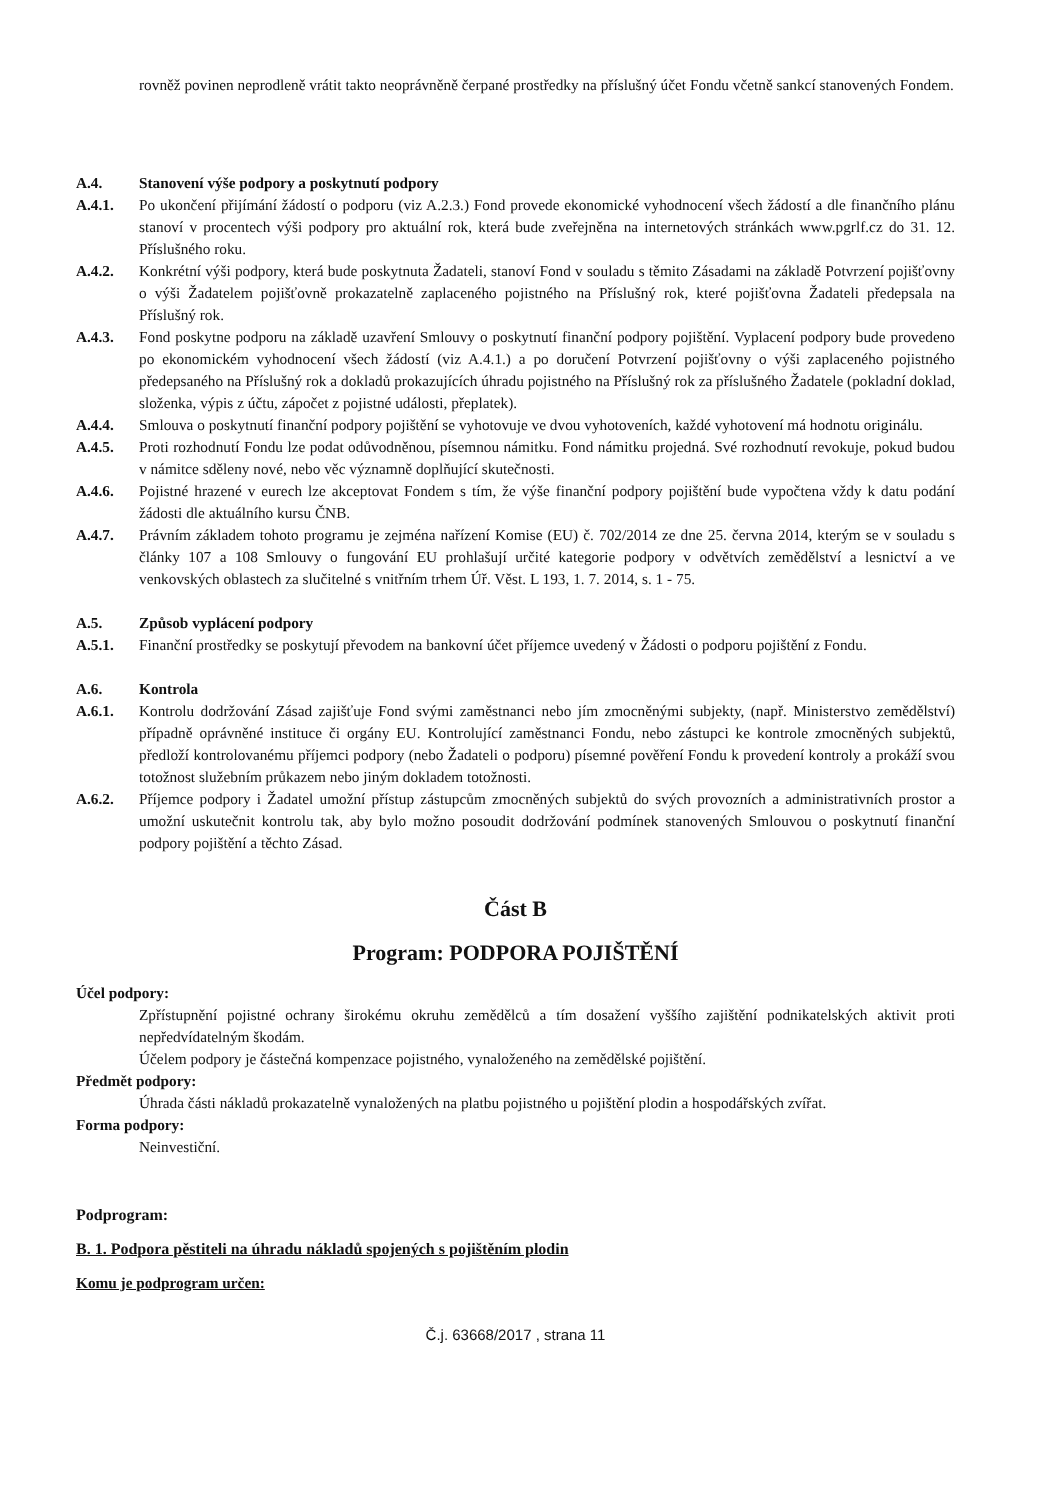rovněž povinen neprodleně vrátit takto neoprávněně čerpané prostředky na příslušný účet Fondu včetně sankcí stanovených Fondem.
A.4. Stanovení výše podpory a poskytnutí podpory
A.4.1. Po ukončení přijímání žádostí o podporu (viz A.2.3.) Fond provede ekonomické vyhodnocení všech žádostí a dle finančního plánu stanoví v procentech výši podpory pro aktuální rok, která bude zveřejněna na internetových stránkách www.pgrlf.cz do 31. 12. Příslušného roku.
A.4.2. Konkrétní výši podpory, která bude poskytnuta Žadateli, stanoví Fond v souladu s těmito Zásadami na základě Potvrzení pojišťovny o výši Žadatelem pojišťovně prokazatelně zaplaceného pojistného na Příslušný rok, které pojišťovna Žadateli předepsala na Příslušný rok.
A.4.3. Fond poskytne podporu na základě uzavření Smlouvy o poskytnutí finanční podpory pojištění. Vyplacení podpory bude provedeno po ekonomickém vyhodnocení všech žádostí (viz A.4.1.) a po doručení Potvrzení pojišťovny o výši zaplaceného pojistného předepsaného na Příslušný rok a dokladů prokazujících úhradu pojistného na Příslušný rok za příslušného Žadatele (pokladní doklad, složenka, výpis z účtu, zápočet z pojistné události, přeplatek).
A.4.4. Smlouva o poskytnutí finanční podpory pojištění se vyhotovuje ve dvou vyhotoveních, každé vyhotovení má hodnotu originálu.
A.4.5. Proti rozhodnutí Fondu lze podat odůvodněnou, písemnou námitku. Fond námitku projedná. Své rozhodnutí revokuje, pokud budou v námitce sděleny nové, nebo věc významně doplňující skutečnosti.
A.4.6. Pojistné hrazené v eurech lze akceptovat Fondem s tím, že výše finanční podpory pojištění bude vypočtena vždy k datu podání žádosti dle aktuálního kursu ČNB.
A.4.7. Právním základem tohoto programu je zejména nařízení Komise (EU) č. 702/2014 ze dne 25. června 2014, kterým se v souladu s články 107 a 108 Smlouvy o fungování EU prohlašují určité kategorie podpory v odvětvích zemědělství a lesnictví a ve venkovských oblastech za slučitelné s vnitřním trhem Úř. Věst. L 193, 1. 7. 2014, s. 1 - 75.
A.5. Způsob vyplácení podpory
A.5.1. Finanční prostředky se poskytují převodem na bankovní účet příjemce uvedený v Žádosti o podporu pojištění z Fondu.
A.6. Kontrola
A.6.1. Kontrolu dodržování Zásad zajišťuje Fond svými zaměstnanci nebo jím zmocněnými subjekty, (např. Ministerstvo zemědělství) případně oprávněné instituce či orgány EU. Kontrolující zaměstnanci Fondu, nebo zástupci ke kontrole zmocněných subjektů, předloží kontrolovanému příjemci podpory (nebo Žadateli o podporu) písemné pověření Fondu k provedení kontroly a prokáží svou totožnost služebním průkazem nebo jiným dokladem totožnosti.
A.6.2. Příjemce podpory i Žadatel umožní přístup zástupcům zmocněných subjektů do svých provozních a administrativních prostor a umožní uskutečnit kontrolu tak, aby bylo možno posoudit dodržování podmínek stanovených Smlouvou o poskytnutí finanční podpory pojištění a těchto Zásad.
Část B
Program: PODPORA POJIŠTĚNÍ
Účel podpory:
Zpřístupnění pojistné ochrany širokému okruhu zemědělců a tím dosažení vyššího zajištění podnikatelských aktivit proti nepředvídatelným škodám.
Účelem podpory je částečná kompenzace pojistného, vynaloženého na zemědělské pojištění.
Předmět podpory:
Úhrada části nákladů prokazatelně vynaložených na platbu pojistného u pojištění plodin a hospodářských zvířat.
Forma podpory:
Neinvestiční.
Podprogram:
B. 1. Podpora pěstiteli na úhradu nákladů spojených s pojištěním plodin
Komu je podprogram určen:
Č.j. 63668/2017 , strana 11